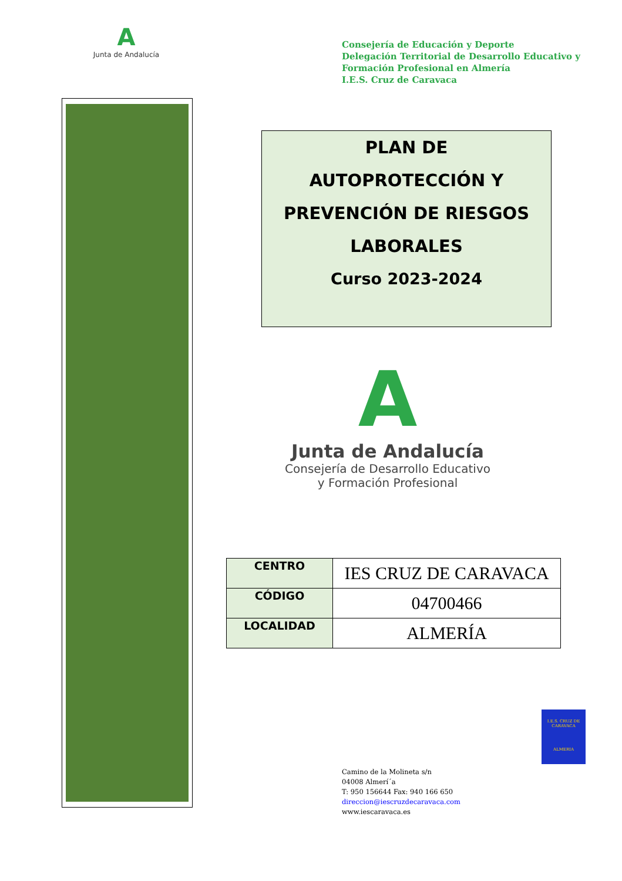A
Junta de Andalucía
Consejería de Educación y Deporte
Delegación Territorial de Desarrollo Educativo y
Formación Profesional en Almería
I.E.S. Cruz de Caravaca
PLAN DE
AUTOPROTECCIÓN Y
PREVENCIÓN DE RIESGOS
LABORALES
Curso 2023-2024
A
Junta de Andalucía
Consejería de Desarrollo Educativo
y Formación Profesional
| CENTRO | IES CRUZ DE CARAVACA |
| CÓDIGO | 04700466 |
| LOCALIDAD | ALMERÍA |
I.E.S. CRUZ DE CARAVACA
ALMERIA
Camino de la Molineta s/n
04008 Almerí´a
T: 950 156644 Fax: 940 166 650
direccion@iescruzdecaravaca.com
www.iescaravaca.es